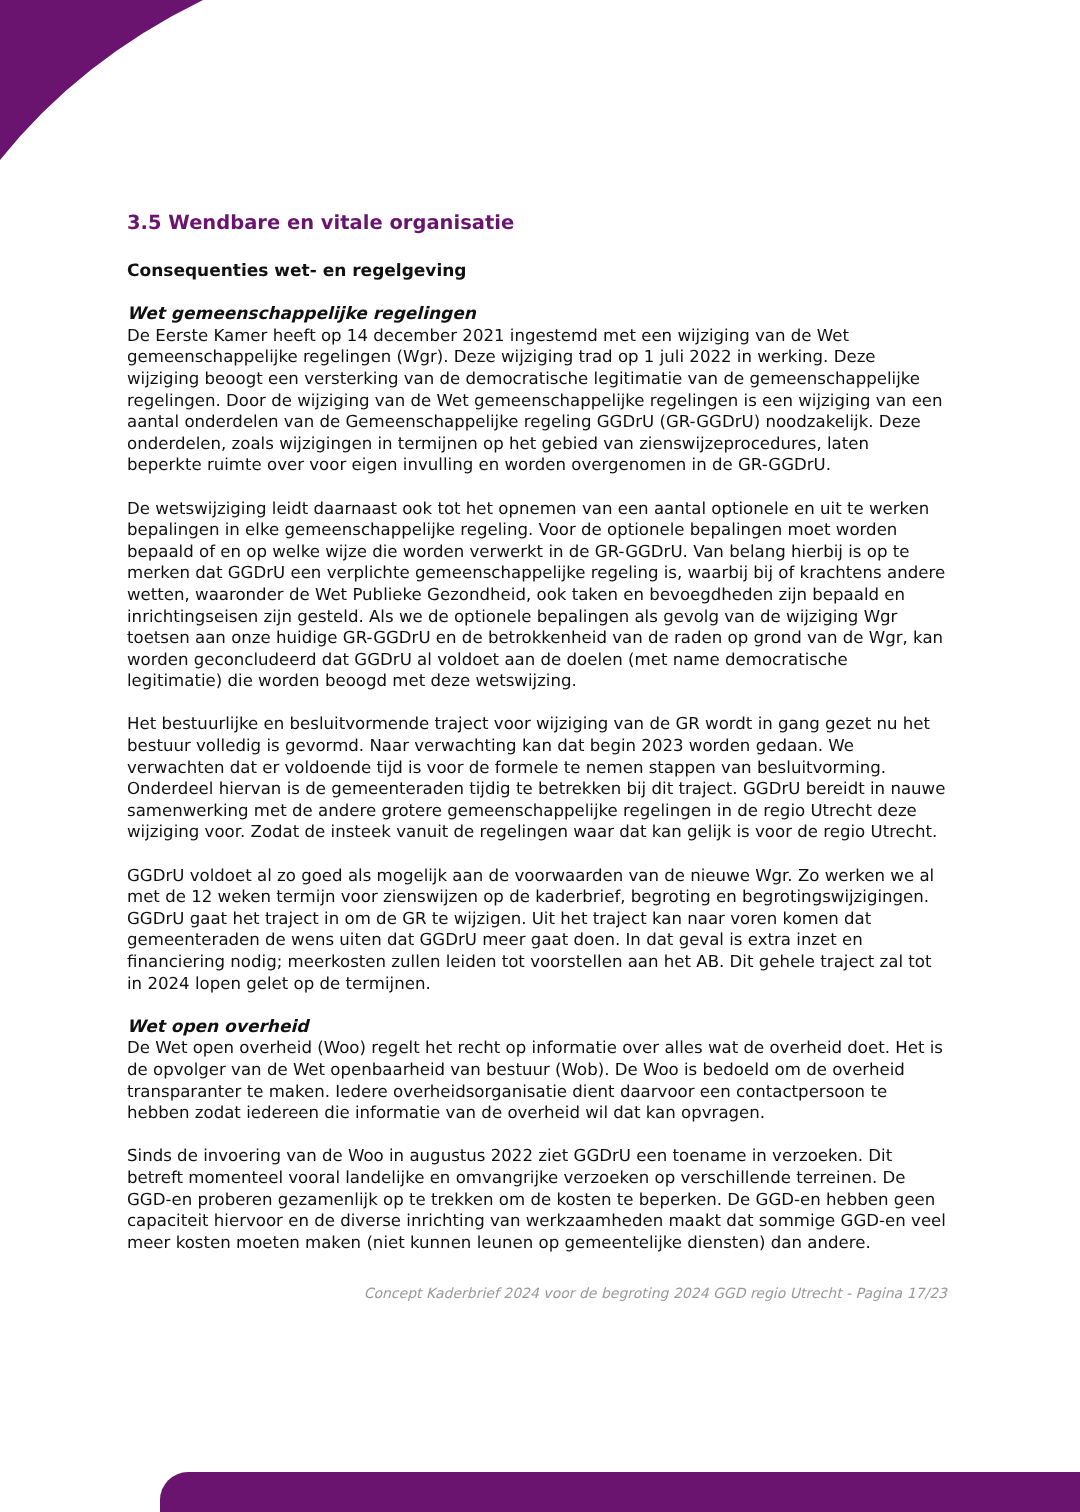3.5 Wendbare en vitale organisatie
Consequenties wet- en regelgeving
Wet gemeenschappelijke regelingen
De Eerste Kamer heeft op 14 december 2021 ingestemd met een wijziging van de Wet gemeenschappelijke regelingen (Wgr). Deze wijziging trad op 1 juli 2022 in werking. Deze wijziging beoogt een versterking van de democratische legitimatie van de gemeenschappelijke regelingen. Door de wijziging van de Wet gemeenschappelijke regelingen is een wijziging van een aantal onderdelen van de Gemeenschappelijke regeling GGDrU (GR-GGDrU) noodzakelijk. Deze onderdelen, zoals wijzigingen in termijnen op het gebied van zienswijzeprocedures, laten beperkte ruimte over voor eigen invulling en worden overgenomen in de GR-GGDrU.
De wetswijziging leidt daarnaast ook tot het opnemen van een aantal optionele en uit te werken bepalingen in elke gemeenschappelijke regeling. Voor de optionele bepalingen moet worden bepaald of en op welke wijze die worden verwerkt in de GR-GGDrU. Van belang hierbij is op te merken dat GGDrU een verplichte gemeenschappelijke regeling is, waarbij bij of krachtens andere wetten, waaronder de Wet Publieke Gezondheid, ook taken en bevoegdheden zijn bepaald en inrichtingseisen zijn gesteld. Als we de optionele bepalingen als gevolg van de wijziging Wgr toetsen aan onze huidige GR-GGDrU en de betrokkenheid van de raden op grond van de Wgr, kan worden geconcludeerd dat GGDrU al voldoet aan de doelen (met name democratische legitimatie) die worden beoogd met deze wetswijzing.
Het bestuurlijke en besluitvormende traject voor wijziging van de GR wordt in gang gezet nu het bestuur volledig is gevormd. Naar verwachting kan dat begin 2023 worden gedaan. We verwachten dat er voldoende tijd is voor de formele te nemen stappen van besluitvorming. Onderdeel hiervan is de gemeenteraden tijdig te betrekken bij dit traject. GGDrU bereidt in nauwe samenwerking met de andere grotere gemeenschappelijke regelingen in de regio Utrecht deze wijziging voor. Zodat de insteek vanuit de regelingen waar dat kan gelijk is voor de regio Utrecht.
GGDrU voldoet al zo goed als mogelijk aan de voorwaarden van de nieuwe Wgr. Zo werken we al met de 12 weken termijn voor zienswijzen op de kaderbrief, begroting en begrotingswijzigingen. GGDrU gaat het traject in om de GR te wijzigen. Uit het traject kan naar voren komen dat gemeenteraden de wens uiten dat GGDrU meer gaat doen. In dat geval is extra inzet en financiering nodig; meerkosten zullen leiden tot voorstellen aan het AB. Dit gehele traject zal tot in 2024 lopen gelet op de termijnen.
Wet open overheid
De Wet open overheid (Woo) regelt het recht op informatie over alles wat de overheid doet. Het is de opvolger van de Wet openbaarheid van bestuur (Wob). De Woo is bedoeld om de overheid transparanter te maken. Iedere overheidsorganisatie dient daarvoor een contactpersoon te hebben zodat iedereen die informatie van de overheid wil dat kan opvragen.
Sinds de invoering van de Woo in augustus 2022 ziet GGDrU een toename in verzoeken. Dit betreft momenteel vooral landelijke en omvangrijke verzoeken op verschillende terreinen. De GGD-en proberen gezamenlijk op te trekken om de kosten te beperken. De GGD-en hebben geen capaciteit hiervoor en de diverse inrichting van werkzaamheden maakt dat sommige GGD-en veel meer kosten moeten maken (niet kunnen leunen op gemeentelijke diensten) dan andere.
Concept Kaderbrief 2024 voor de begroting 2024 GGD regio Utrecht - Pagina 17/23